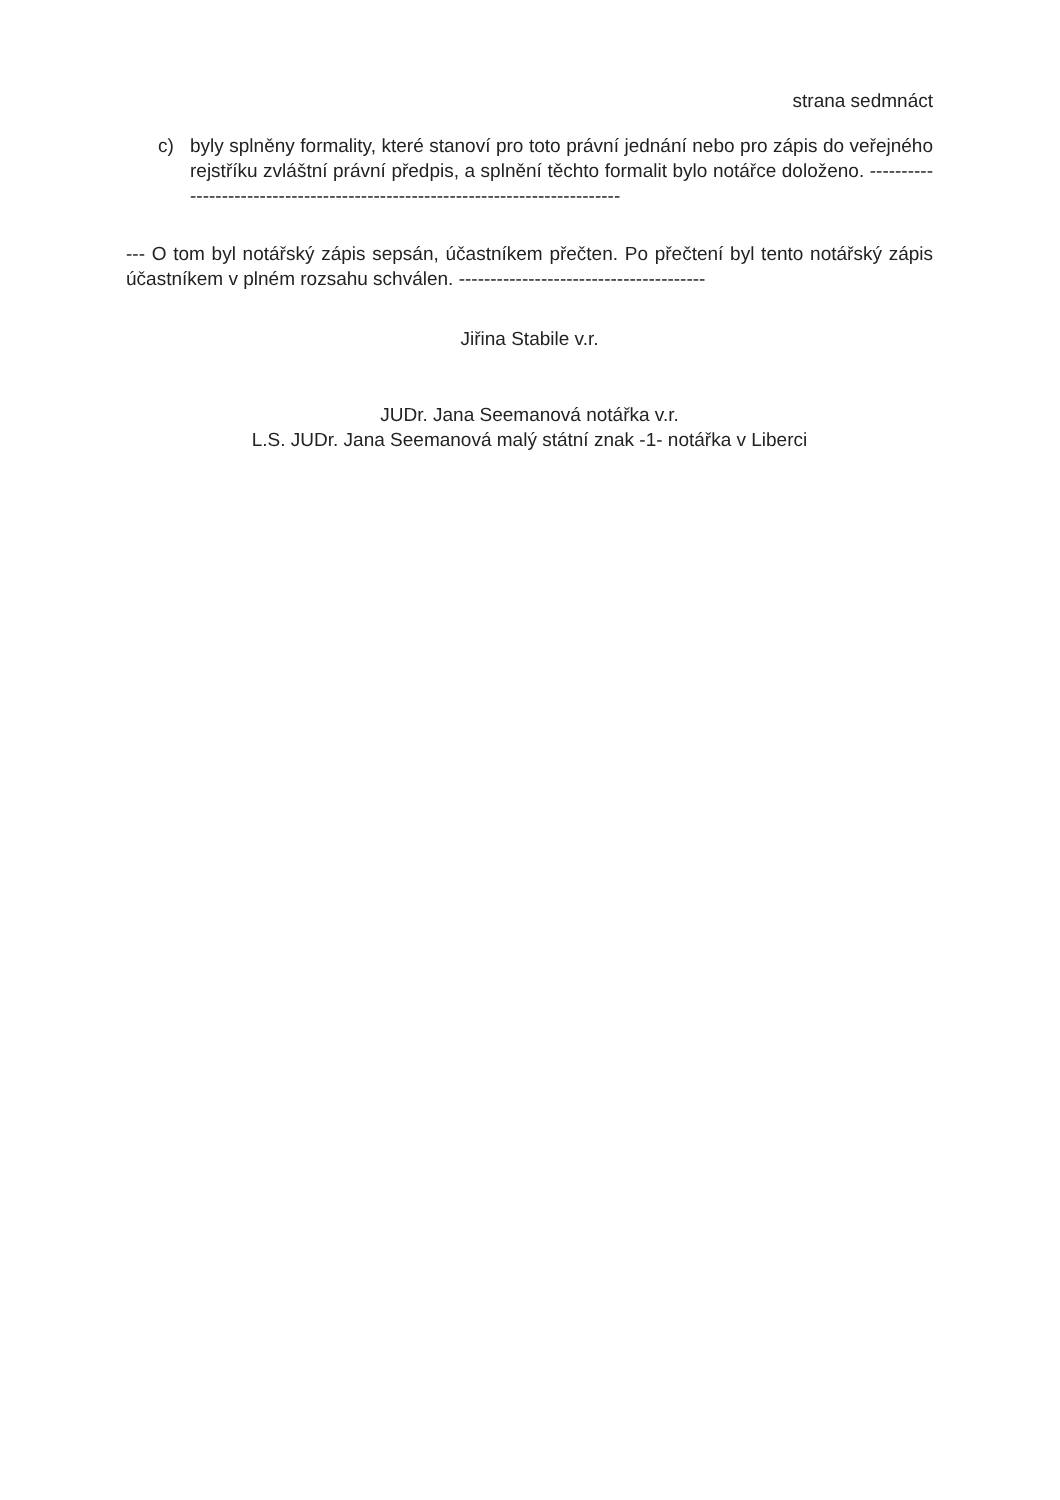strana sedmnáct
c) byly splněny formality, které stanoví pro toto právní jednání nebo pro zápis do veřejného rejstříku zvláštní právní předpis, a splnění těchto formalit bylo notářce doloženo. ------------------------------------------------------------------------------
--- O tom byl notářský zápis sepsán, účastníkem přečten. Po přečtení byl tento notářský zápis účastníkem v plném rozsahu schválen. ---------------------------------------
Jiřina Stabile v.r.
JUDr. Jana Seemanová notářka v.r.
L.S. JUDr. Jana Seemanová malý státní znak -1- notářka v Liberci